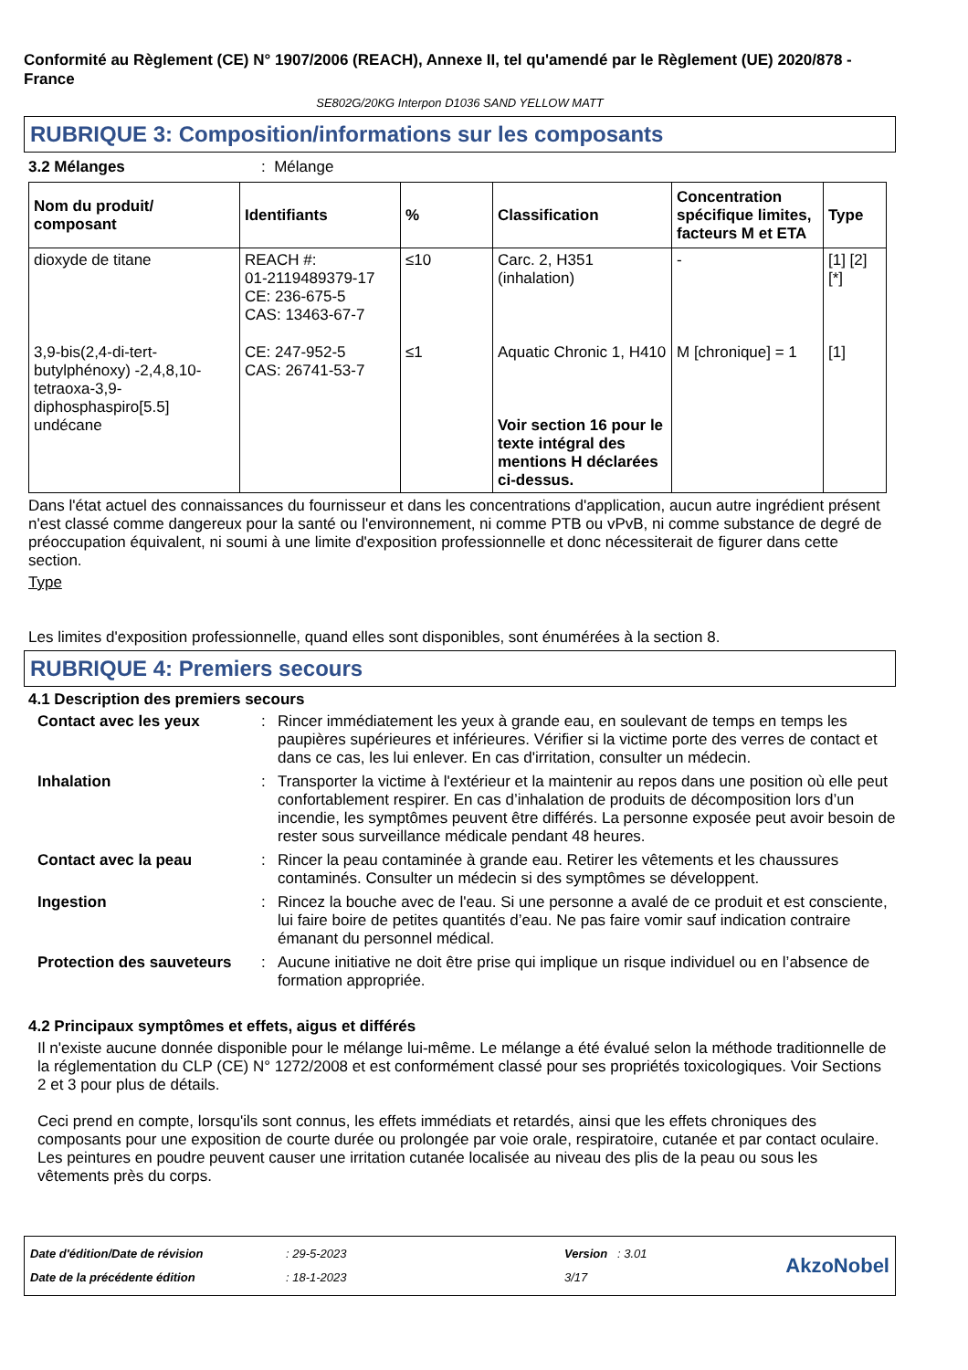Conformité au Règlement (CE) N° 1907/2006 (REACH), Annexe II, tel qu'amendé par le Règlement (UE) 2020/878 - France
SE802G/20KG Interpon D1036 SAND YELLOW MATT
RUBRIQUE 3: Composition/informations sur les composants
3.2 Mélanges: Mélange
| Nom du produit/ composant | Identifiants | % | Classification | Concentration spécifique limites, facteurs M et ETA | Type |
| --- | --- | --- | --- | --- | --- |
| dioxyde de titane | REACH #: 01-2119489379-17 CE: 236-675-5 CAS: 13463-67-7 | ≤10 | Carc. 2, H351 (inhalation) | - | [1] [2] [*] |
| 3,9-bis(2,4-di-tert-butylphénoxy) -2,4,8,10-tetraoxa-3,9-diphosphaspiro[5.5] undécane | CE: 247-952-5 CAS: 26741-53-7 | ≤1 | Aquatic Chronic 1, H410 Voir section 16 pour le texte intégral des mentions H déclarées ci-dessus. | M [chronique] = 1 | [1] |
Dans l'état actuel des connaissances du fournisseur et dans les concentrations d'application, aucun autre ingrédient présent n'est classé comme dangereux pour la santé ou l'environnement, ni comme PTB ou vPvB, ni comme substance de degré de préoccupation équivalent, ni soumi à une limite d'exposition professionnelle et donc nécessiterait de figurer dans cette section.
Type
Les limites d'exposition professionnelle, quand elles sont disponibles, sont énumérées à la section 8.
RUBRIQUE 4: Premiers secours
4.1 Description des premiers secours
Contact avec les yeux : Rincer immédiatement les yeux à grande eau, en soulevant de temps en temps les paupières supérieures et inférieures. Vérifier si la victime porte des verres de contact et dans ce cas, les lui enlever. En cas d'irritation, consulter un médecin.
Inhalation : Transporter la victime à l'extérieur et la maintenir au repos dans une position où elle peut confortablement respirer. En cas d’inhalation de produits de décomposition lors d’un incendie, les symptômes peuvent être différés. La personne exposée peut avoir besoin de rester sous surveillance médicale pendant 48 heures.
Contact avec la peau : Rincer la peau contaminée à grande eau. Retirer les vêtements et les chaussures contaminés. Consulter un médecin si des symptômes se développent.
Ingestion : Rincez la bouche avec de l'eau. Si une personne a avalé de ce produit et est consciente, lui faire boire de petites quantités d’eau. Ne pas faire vomir sauf indication contraire émanant du personnel médical.
Protection des sauveteurs
: Aucune initiative ne doit être prise qui implique un risque individuel ou en l’absence de formation appropriée.
4.2 Principaux symptômes et effets, aigus et différés
Il n'existe aucune donnée disponible pour le mélange lui-même. Le mélange a été évalué selon la méthode traditionnelle de la réglementation du CLP (CE) N° 1272/2008 et est conformément classé pour ses propriétés toxicologiques. Voir Sections 2 et 3 pour plus de détails.
Ceci prend en compte, lorsqu'ils sont connus, les effets immédiats et retardés, ainsi que les effets chroniques des composants pour une exposition de courte durée ou prolongée par voie orale, respiratoire, cutanée et par contact oculaire.
Les peintures en poudre peuvent causer une irritation cutanée localisée au niveau des plis de la peau ou sous les vêtements près du corps.
Date d'édition/Date de révision
Date de la précédente édition
: 29-5-2023
: 18-1-2023
Version : 3.01
3/17
AkzoNobel